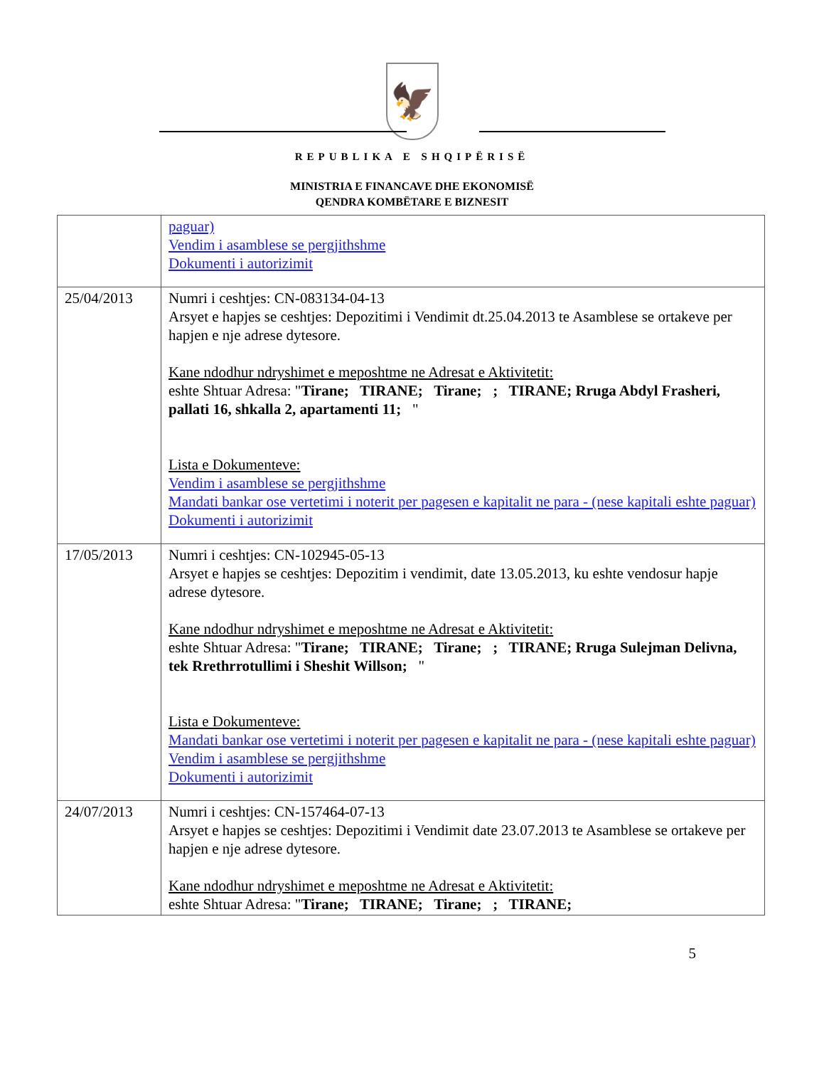🦅
REPUBLIKA E SHQIPËRISË
MINISTRIA E FINANCAVE DHE EKONOMISË
QENDRA KOMBËTARE E BIZNESIT
| | paguar) Vendim i asamblese se pergjithshme Dokumenti i autorizimit |
| 25/04/2013 | Numri i ceshtjes: CN-083134-04-13 Arsyet e hapjes se ceshtjes: Depozitimi i Vendimit dt.25.04.2013 te Asamblese se ortakeve per hapjen e nje adrese dytesore. Kane ndodhur ndryshimet e meposhtme ne Adresat e Aktivitetit: eshte Shtuar Adresa: " Tirane; TIRANE; Tirane; ; TIRANE; Rruga Abdyl Frasheri, pallati 16, shkalla 2, apartamenti 11; " Lista e Dokumenteve: Vendim i asamblese se pergjithshme Mandati bankar ose vertetimi i noterit per pagesen e kapitalit ne para - (nese kapitali eshte paguar) Dokumenti i autorizimit |
| 17/05/2013 | Numri i ceshtjes: CN-102945-05-13 Arsyet e hapjes se ceshtjes: Depozitim i vendimit, date 13.05.2013, ku eshte vendosur hapje adrese dytesore. Kane ndodhur ndryshimet e meposhtme ne Adresat e Aktivitetit: eshte Shtuar Adresa: " Tirane; TIRANE; Tirane; ; TIRANE; Rruga Sulejman Delivna, tek Rrethrrotullimi i Sheshit Willson; " Lista e Dokumenteve: Mandati bankar ose vertetimi i noterit per pagesen e kapitalit ne para - (nese kapitali eshte paguar) Vendim i asamblese se pergjithshme Dokumenti i autorizimit |
| 24/07/2013 | Numri i ceshtjes: CN-157464-07-13 Arsyet e hapjes se ceshtjes: Depozitimi i Vendimit date 23.07.2013 te Asamblese se ortakeve per hapjen e nje adrese dytesore. Kane ndodhur ndryshimet e meposhtme ne Adresat e Aktivitetit: eshte Shtuar Adresa: " Tirane; TIRANE; Tirane; ; TIRANE; |
5